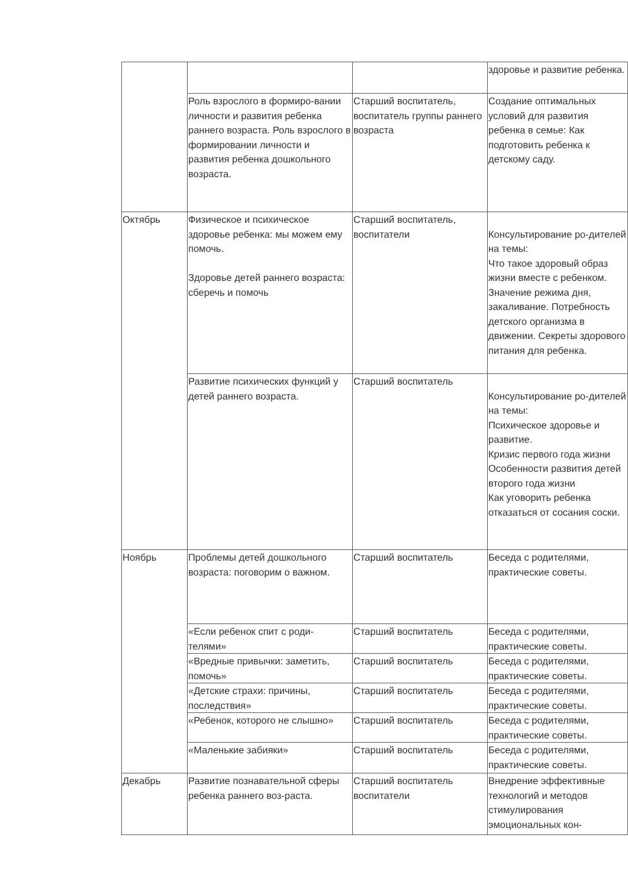| | | | здоровье и развитие ребенка. |
| | Роль взрослого в формиро-вании личности и развития ребенка раннего возраста. Роль взрослого в формировании личности и развития ребенка дошкольного возраста. | Старший воспитатель, воспитатель группы раннего возраста | Создание оптимальных условий для развития ребенка в семье: Как подготовить ребенка к детскому саду. |
| Октябрь | Физическое и психическое здоровье ребенка: мы можем ему помочь. Здоровье детей раннего возраста: сберечь и помочь | Старший воспитатель, воспитатели | Консультирование ро-дителей на темы: Что такое здоровый образ жизни вместе с ребенком. Значение режима дня, закаливание. Потребность детского организма в движении. Секреты здорового питания для ребенка. |
| | Развитие психических функций у детей раннего возраста. | Старший воспитатель | Консультирование ро-дителей на темы: Психическое здоровье и развитие. Кризис первого года жизни Особенности развития детей второго года жизни Как уговорить ребенка отказаться от сосания соски. |
| Ноябрь | Проблемы детей дошкольного возраста: поговорим о важном. | Старший воспитатель | Беседа с родителями, практические советы. |
| | «Если ребенок спит с роди-телями» | Старший воспитатель | Беседа с родителями, практические советы. |
| | «Вредные привычки: заметить, помочь» | Старший воспитатель | Беседа с родителями, практические советы. |
| | «Детские страхи: причины, последствия» | Старший воспитатель | Беседа с родителями, практические советы. |
| | «Ребенок, которого не слышно» | Старший воспитатель | Беседа с родителями, практические советы. |
| | «Маленькие забияки» | Старший воспитатель | Беседа с родителями, практические советы. |
| Декабрь | Развитие познавательной сферы ребенка раннего воз-раста. | Старший воспитатель воспитатели | Внедрение эффективные технологий и методов стимулирования эмоциональных кон- |